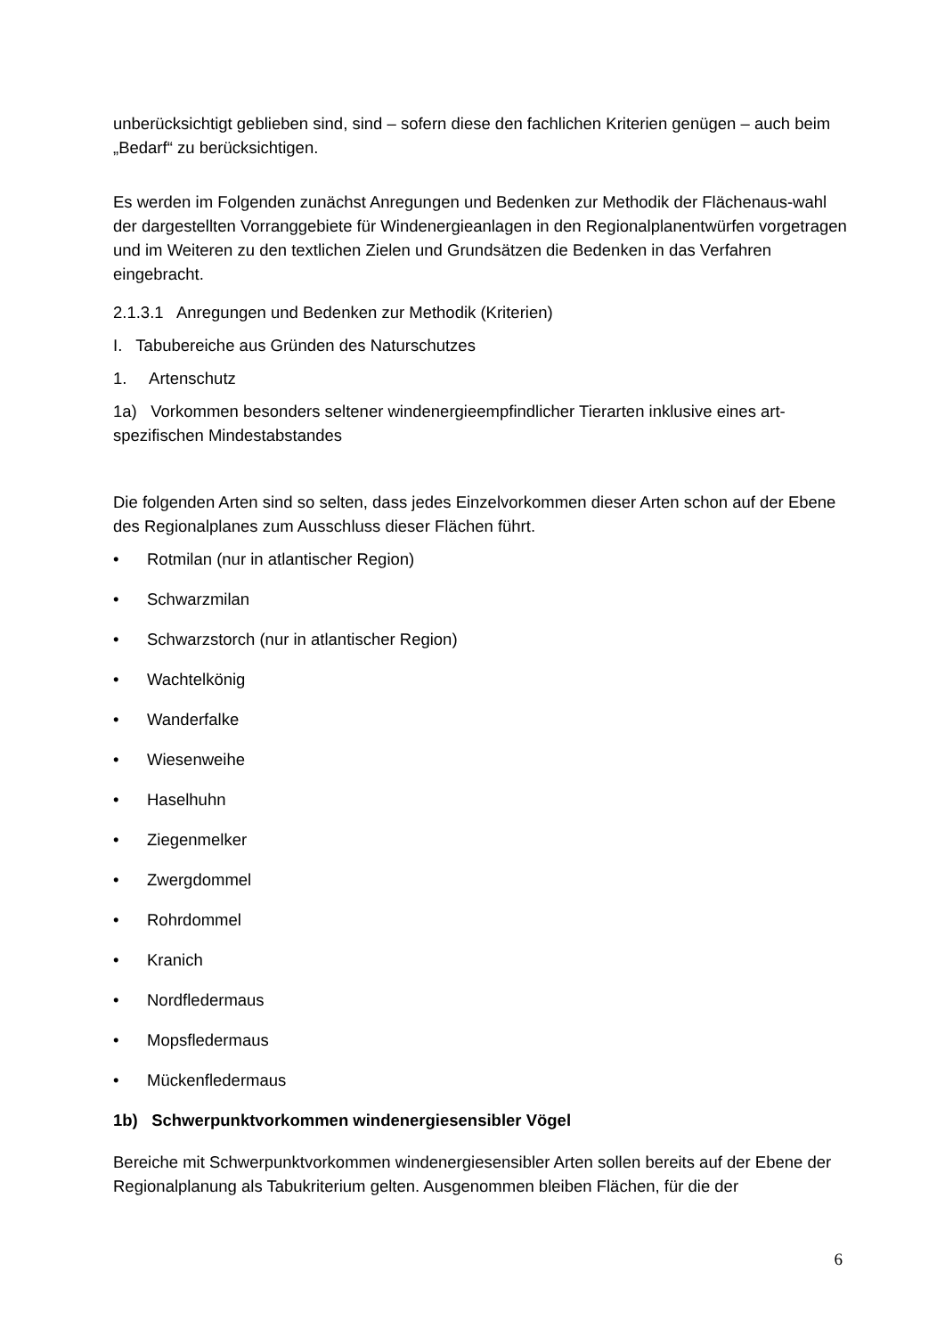unberücksichtigt geblieben sind, sind – sofern diese den fachlichen Kriterien genügen – auch beim „Bedarf“ zu berücksichtigen.
Es werden im Folgenden zunächst Anregungen und Bedenken zur Methodik der Flächenaus-wahl der dargestellten Vorranggebiete für Windenergieanlagen in den Regionalplanentwürfen vorgetragen und im Weiteren zu den textlichen Zielen und Grundsätzen die Bedenken in das Verfahren eingebracht.
2.1.3.1 Anregungen und Bedenken zur Methodik (Kriterien)
I. Tabubereiche aus Gründen des Naturschutzes
1. Artenschutz
1a) Vorkommen besonders seltener windenergieempfindlicher Tierarten inklusive eines art-spezifischen Mindestabstandes
Die folgenden Arten sind so selten, dass jedes Einzelvorkommen dieser Arten schon auf der Ebene des Regionalplanes zum Ausschluss dieser Flächen führt.
• Rotmilan (nur in atlantischer Region)
• Schwarzmilan
• Schwarzstorch (nur in atlantischer Region)
• Wachtelkönig
• Wanderfalke
• Wiesenweihe
• Haselhuhn
• Ziegenmelker
• Zwergdommel
• Rohrdommel
• Kranich
• Nordfledermaus
• Mopsfledermaus
• Mückenfledermaus
1b) Schwerpunktvorkommen windenergiesensibler Vögel
Bereiche mit Schwerpunktvorkommen windenergiesensibler Arten sollen bereits auf der Ebene der Regionalplanung als Tabukriterium gelten. Ausgenommen bleiben Flächen, für die der
6